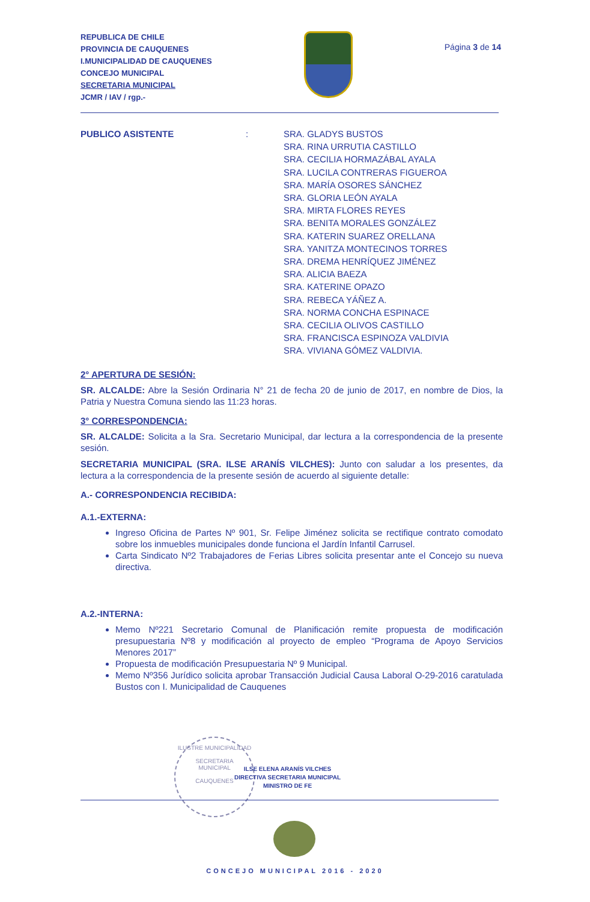REPUBLICA DE CHILE
PROVINCIA DE CAUQUENES
I.MUNICIPALIDAD DE CAUQUENES
CONCEJO MUNICIPAL
SECRETARIA MUNICIPAL
JCMR / IAV / rgp.-
Página 3 de 14
PUBLICO ASISTENTE : SRA. GLADYS BUSTOS
SRA. RINA URRUTIA CASTILLO
SRA. CECILIA HORMAZÁBAL AYALA
SRA. LUCILA CONTRERAS FIGUEROA
SRA. MARÍA OSORES SÁNCHEZ
SRA. GLORIA LEÓN AYALA
SRA. MIRTA FLORES REYES
SRA. BENITA MORALES GONZÁLEZ
SRA. KATERIN SUAREZ ORELLANA
SRA. YANITZA MONTECINOS TORRES
SRA. DREMA HENRÍQUEZ JIMÉNEZ
SRA. ALICIA BAEZA
SRA. KATERINE OPAZO
SRA. REBECA YÁÑEZ A.
SRA. NORMA CONCHA ESPINACE
SRA. CECILIA OLIVOS CASTILLO
SRA. FRANCISCA ESPINOZA VALDIVIA
SRA. VIVIANA GÓMEZ VALDIVIA.
2° APERTURA DE SESIÓN:
SR. ALCALDE: Abre la Sesión Ordinaria N° 21 de fecha 20 de junio de 2017, en nombre de Dios, la Patria y Nuestra Comuna siendo las 11:23 horas.
3° CORRESPONDENCIA:
SR. ALCALDE: Solicita a la Sra. Secretario Municipal, dar lectura a la correspondencia de la presente sesión.
SECRETARIA MUNICIPAL (SRA. ILSE ARANÍS VILCHES): Junto con saludar a los presentes, da lectura a la correspondencia de la presente sesión de acuerdo al siguiente detalle:
A.- CORRESPONDENCIA RECIBIDA:
A.1.-EXTERNA:
Ingreso Oficina de Partes Nº 901, Sr. Felipe Jiménez solicita se rectifique contrato comodato sobre los inmuebles municipales donde funciona el Jardín Infantil Carrusel.
Carta Sindicato Nº2 Trabajadores de Ferias Libres solicita presentar ante el Concejo su nueva directiva.
A.2.-INTERNA:
Memo Nº221 Secretario Comunal de Planificación remite propuesta de modificación presupuestaria Nº8 y modificación al proyecto de empleo “Programa de Apoyo Servicios Menores 2017”
Propuesta de modificación Presupuestaria Nº 9 Municipal.
Memo Nº356 Jurídico solicita aprobar Transacción Judicial Causa Laboral O-29-2016 caratulada Bustos con I. Municipalidad de Cauquenes
ILUSTRE MUNICIPALIDAD
SECRETARIA
MUNICIPAL
CAUQUENES
ILSE ELENA ARANÍS VILCHES
DIRECTIVA SECRETARIA MUNICIPAL
MINISTRO DE FE
CONCEJO MUNICIPAL 2016 - 2020